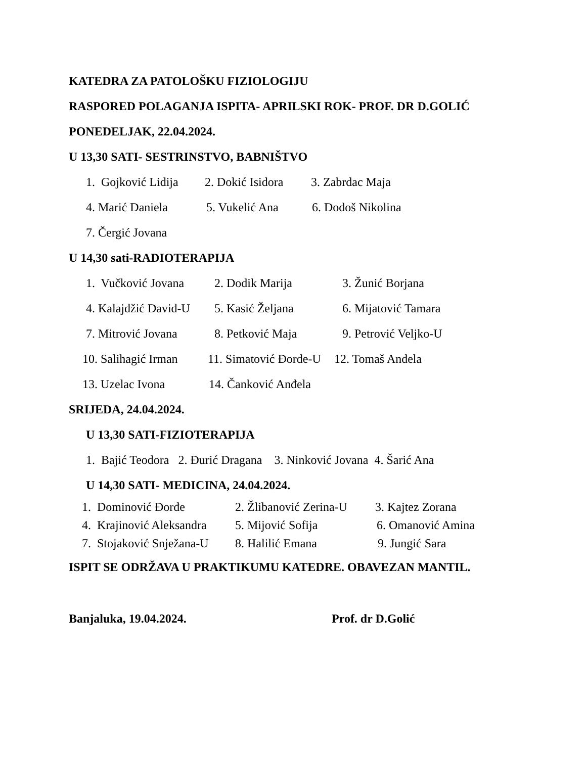KATEDRA ZA PATOLOŠKU FIZIOLOGIJU
RASPORED POLAGANJA ISPITA- APRILSKI ROK- PROF. DR D.GOLIĆ
PONEDELJAK, 22.04.2024.
U 13,30 SATI- SESTRINSTVO, BABNIŠTVO
1. Gojković Lidija 2. Dokić Isidora 3. Zabrdac Maja
4. Marić Daniela 5. Vukelić Ana 6. Dodoš Nikolina
7. Čergić Jovana
U 14,30 sati-RADIOTERAPIJA
1. Vučković Jovana 2. Dodik Marija 3. Žunić Borjana
4. Kalajdžić David-U 5. Kasić Željana 6. Mijatović Tamara
7. Mitrović Jovana 8. Petković Maja 9. Petrović Veljko-U
10. Salihagić Irman 11. Simatović Đorđe-U 12. Tomaš Anđela
13. Uzelac Ivona 14. Čanković Anđela
SRIJEDA, 24.04.2024.
U 13,30 SATI-FIZIOTERAPIJA
1. Bajić Teodora 2. Đurić Dragana 3. Ninković Jovana 4. Šarić Ana
U 14,30 SATI- MEDICINA, 24.04.2024.
1. Dominović Đorđe 2. Žlibanović Zerina-U 3. Kajtez Zorana
4. Krajinović Aleksandra 5. Mijović Sofija 6. Omanović Amina
7. Stojaković Snježana-U 8. Halilić Emana 9. Jungić Sara
ISPIT SE ODRŽAVA U PRAKTIKUMU KATEDRE. OBAVEZAN MANTIL.
Banjaluka, 19.04.2024. Prof. dr D.Golić